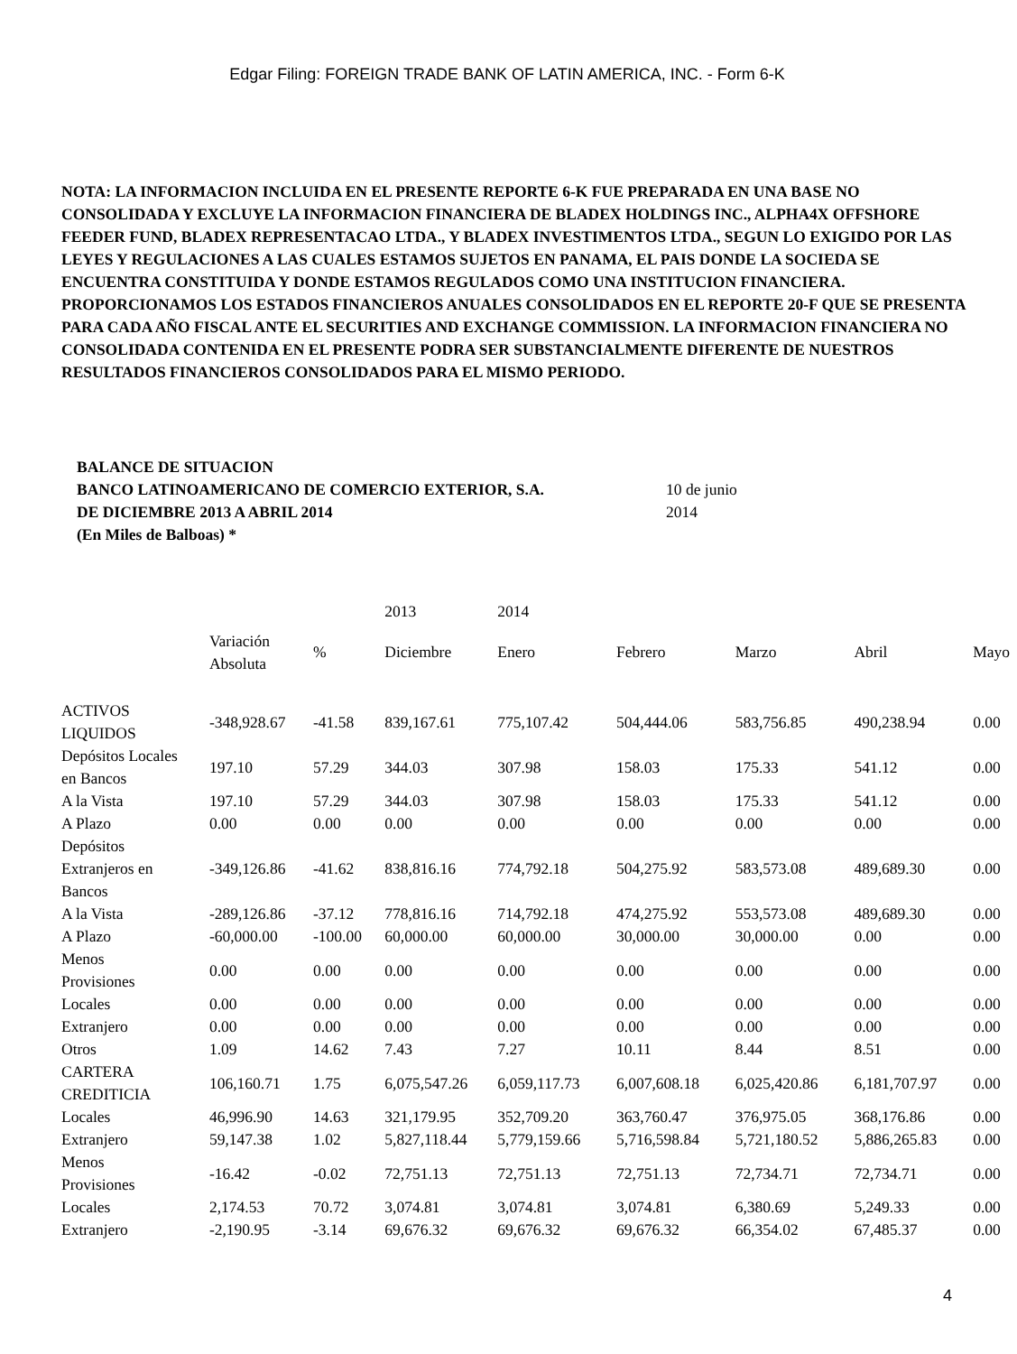Edgar Filing: FOREIGN TRADE BANK OF LATIN AMERICA, INC. - Form 6-K
NOTA: LA INFORMACION INCLUIDA EN EL PRESENTE REPORTE 6-K FUE PREPARADA EN UNA BASE NO CONSOLIDADA Y EXCLUYE LA INFORMACION FINANCIERA DE BLADEX HOLDINGS INC., ALPHA4X OFFSHORE FEEDER FUND, BLADEX REPRESENTACAO LTDA., Y BLADEX INVESTIMENTOS LTDA., SEGUN LO EXIGIDO POR LAS LEYES Y REGULACIONES A LAS CUALES ESTAMOS SUJETOS EN PANAMA, EL PAIS DONDE LA SOCIEDA SE ENCUENTRA CONSTITUIDA Y DONDE ESTAMOS REGULADOS COMO UNA INSTITUCION FINANCIERA. PROPORCIONAMOS LOS ESTADOS FINANCIEROS ANUALES CONSOLIDADOS EN EL REPORTE 20-F QUE SE PRESENTA PARA CADA AÑO FISCAL ANTE EL SECURITIES AND EXCHANGE COMMISSION. LA INFORMACION FINANCIERA NO CONSOLIDADA CONTENIDA EN EL PRESENTE PODRA SER SUBSTANCIALMENTE DIFERENTE DE NUESTROS RESULTADOS FINANCIEROS CONSOLIDADOS PARA EL MISMO PERIODO.
| BALANCE DE SITUACION | |
| BANCO LATINOAMERICANO DE COMERCIO EXTERIOR, S.A. | 10 de junio |
| DE DICIEMBRE 2013 A ABRIL 2014 | 2014 |
| (En Miles de Balboas) * | |
| | | | 2013 | 2014 | | | | |
| --- | --- | --- | --- | --- | --- | --- | --- | --- |
| | Variación Absoluta | % | Diciembre | Enero | Febrero | Marzo | Abril | Mayo |
| ACTIVOS LIQUIDOS | -348,928.67 | -41.58 | 839,167.61 | 775,107.42 | 504,444.06 | 583,756.85 | 490,238.94 | 0.00 |
| Depósitos Locales en Bancos | 197.10 | 57.29 | 344.03 | 307.98 | 158.03 | 175.33 | 541.12 | 0.00 |
| A la Vista | 197.10 | 57.29 | 344.03 | 307.98 | 158.03 | 175.33 | 541.12 | 0.00 |
| A Plazo | 0.00 | 0.00 | 0.00 | 0.00 | 0.00 | 0.00 | 0.00 | 0.00 |
| Depósitos Extranjeros en Bancos | -349,126.86 | -41.62 | 838,816.16 | 774,792.18 | 504,275.92 | 583,573.08 | 489,689.30 | 0.00 |
| A la Vista | -289,126.86 | -37.12 | 778,816.16 | 714,792.18 | 474,275.92 | 553,573.08 | 489,689.30 | 0.00 |
| A Plazo | -60,000.00 | -100.00 | 60,000.00 | 60,000.00 | 30,000.00 | 30,000.00 | 0.00 | 0.00 |
| Menos Provisiones | 0.00 | 0.00 | 0.00 | 0.00 | 0.00 | 0.00 | 0.00 | 0.00 |
| Locales | 0.00 | 0.00 | 0.00 | 0.00 | 0.00 | 0.00 | 0.00 | 0.00 |
| Extranjero | 0.00 | 0.00 | 0.00 | 0.00 | 0.00 | 0.00 | 0.00 | 0.00 |
| Otros | 1.09 | 14.62 | 7.43 | 7.27 | 10.11 | 8.44 | 8.51 | 0.00 |
| CARTERA CREDITICIA | 106,160.71 | 1.75 | 6,075,547.26 | 6,059,117.73 | 6,007,608.18 | 6,025,420.86 | 6,181,707.97 | 0.00 |
| Locales | 46,996.90 | 14.63 | 321,179.95 | 352,709.20 | 363,760.47 | 376,975.05 | 368,176.86 | 0.00 |
| Extranjero | 59,147.38 | 1.02 | 5,827,118.44 | 5,779,159.66 | 5,716,598.84 | 5,721,180.52 | 5,886,265.83 | 0.00 |
| Menos Provisiones | -16.42 | -0.02 | 72,751.13 | 72,751.13 | 72,751.13 | 72,734.71 | 72,734.71 | 0.00 |
| Locales | 2,174.53 | 70.72 | 3,074.81 | 3,074.81 | 3,074.81 | 6,380.69 | 5,249.33 | 0.00 |
| Extranjero | -2,190.95 | -3.14 | 69,676.32 | 69,676.32 | 69,676.32 | 66,354.02 | 67,485.37 | 0.00 |
4